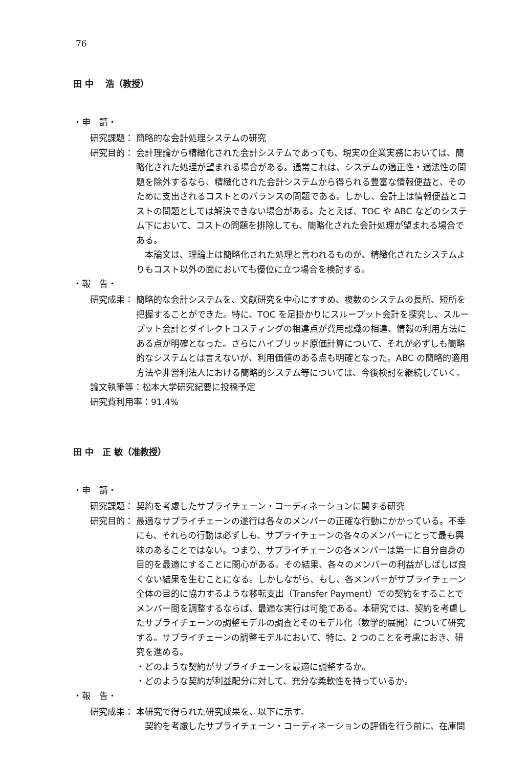76
田 中　 浩（教授）
・申　請・
研究課題： 簡略的な会計処理システムの研究
研究目的： 会計理論から精緻化された会計システムであっても、現実の企業実務においては、簡略化された処理が望まれる場合がある。通常これは、システムの適正性・適法性の問題を除外するなら、精緻化された会計システムから得られる豊富な情報便益と、そのために支出されるコストとのバランスの問題である。しかし、会計上は情報便益とコストの問題としては解決できない場合がある。たとえば、TOC や ABC などのシステム下において、コストの問題を排除しても、簡略化された会計処理が望まれる場合である。
本論文は、理論上は簡略化された処理と言われるものが、精緻化されたシステムよりもコスト以外の面においても優位に立つ場合を検討する。
・報　告・
研究成果： 簡略的な会計システムを、文献研究を中心にすすめ、複数のシステムの長所、短所を把握することができた。特に、TOC を足掛かりにスループット会計を探究し、スループット会計とダイレクトコスティングの相違点が費用認識の相違、情報の利用方法にある点が明確となった。さらにハイブリッド原価計算について、それが必ずしも簡略的なシステムとは言えないが、利用価値のある点も明確となった。ABC の簡略的適用方法や非営利法人における簡略的システム等については、今後検討を継続していく。
論文執筆等：松本大学研究紀要に投稿予定
研究費利用率：91.4%
田 中　正 敏（准教授）
・申　請・
研究課題： 契約を考慮したサプライチェーン・コーディネーションに関する研究
研究目的： 最適なサプライチェーンの遂行は各々のメンバーの正確な行動にかかっている。不幸にも、それらの行動は必ずしも、サプライチェーンの各々のメンバーにとって最も興味のあることではない。つまり、サプライチェーンの各メンバーは第一に自分自身の目的を最適にすることに関心がある。その結果、各々のメンバーの利益がしばしば良くない結果を生むことになる。しかしながら、もし、各メンバーがサプライチェーン全体の目的に協力するような移転支出（Transfer Payment）での契約をすることでメンバー間を調整するならば、最適な実行は可能である。本研究では、契約を考慮したサプライチェーンの調整モデルの調査とそのモデル化（数学的展開）について研究する。サプライチェーンの調整モデルにおいて、特に、2 つのことを考慮におき、研究を進める。
・どのような契約がサプライチェーンを最適に調整するか。
・どのような契約が利益配分に対して、充分な柔軟性を持っているか。
・報　告・
研究成果： 本研究で得られた研究成果を、以下に示す。
契約を考慮したサプライチェーン・コーディネーションの評価を行う前に、在庫問